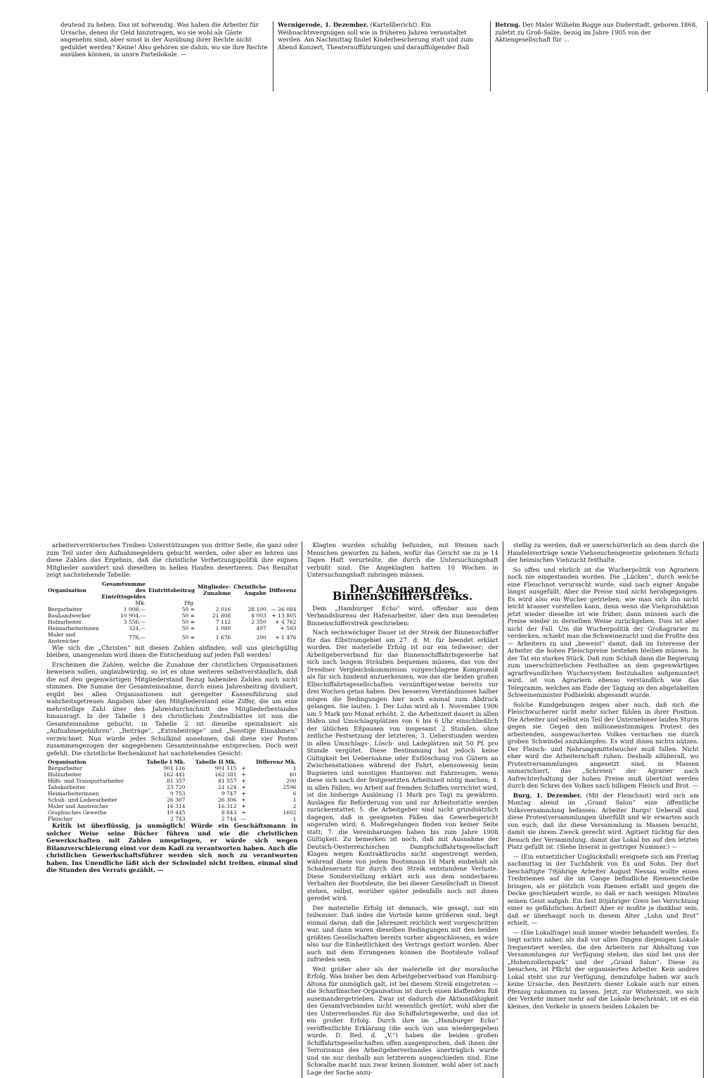deutend zu heben. Das ist notwendig. Was haben die Arbeiter für Ursache, denen ihr Geld hinzutragen, wo sie wohl als Gäste angenehm sind, aber sonst in der Ausübung ihrer Rechte nicht geduldet werden? Keine! Also gehören sie dahin, wo sie ihre Rechte ausüben können, in unsre Parteilokale. —
Wernigerode, 1. Dezember. (Kartellbericht). Ein Weihnachtsvergnügen soll wie in früheren Jahren veranstaltet werden. Am Nachmittag findet Kinderbescherung statt und zum Abend Konzert, Theateraufführungen und darauffolgender Ball
Betrug. Der Maler Wilhelm Rogge aus Duderstadt, geboren 1868, zuletzt zu Groß-Salze, bezog im Jahre 1905 von der Aktiengesellschaft für ...
arbeiterverräterisches Treiben Unterstützungen von dritter Seite, die ganz oder zum Teil unter den Aufnahmegeldern gebucht werden, oder aber es lehren uns diese Zahlen das Ergebnis, daß die christliche Verhetzungspolitik ihre eignen Mitglieder anwidert und dieselben in hellen Haufen desertieren. Das Resultat zeigt nachstehende Tabelle:
| Organisation | Gesamtsumme des Eintrittsgeldes | Eintrittsbeitrag | Mitglieder-Zunahme | Christliche Angabe | Differenz |
| --- | --- | --- | --- | --- | --- |
| | Mk. | Pfg. | | | |
| Bergarbeiter | 1 008,— | 50 = | 2 016 | 28 100 | — 26 084 |
| Bauhandwerker | 10 904,— | 50 = | 21 808 | 8 003 | + 13 805 |
| Holzarbeiter | 3 556,— | 50 = | 7 112 | 2 350 | + 4 762 |
| Heimarbeiterinnen | 324,— | 50 = | 1 080 | 497 | + 583 |
| Maler und Anstreicher | 778,— | 50 = | 1 676 | 200 | + 1 476 |
Wie sich die „Christen“ mit diesen Zahlen abfinden, soll uns gleichgültig bleiben, unangenehm wird ihnen die Entscheidung auf jeden Fall werden!
Erscheinen die Zahlen, welche die Zunahme der christlichen Organisationen beweisen sollen, unglaubwürdig, so ist es ohne weiteres selbstverständlich, daß die auf den gegenwärtigen Mitgliederstand Bezug habenden Zahlen auch nicht stimmen. Die Summe der Gesamteinnahme, durch einen Jahresbeitrag dividiert, ergibt bei allen Organisationen mit geregelter Kassenführung und wahrheitsgetreuen Angaben über den Mitgliederstand eine Ziffer, die um eine mehrstellige Zahl über den Jahresdurchschnitt des Mitgliederbestandes hinausragt. In der Tabelle 1 des christlichen Zentralblattes ist nun die Gesamteinnahme gebucht, in Tabelle 2 ist dieselbe spezialisiert als „Aufnahmegebühren“, „Beiträge“, „Extrabeiträge“ und „Sonstige Einnahmen“ verzeichnet. Nun würde jedes Schulkind annehmen, daß diese vier Posten zusammengezogen der angegebenen Gesamteinnahme entsprechen. Doch weit gefehlt. Die christliche Rechenkunst hat nachstehendes Gesicht:
| Organisation | Tabelle I Mk. | Tabelle II Mk. | | Differenz Mk. |
| --- | --- | --- | --- | --- |
| Bergarbeiter | 901 116 | 901 115 | + | 1 |
| Holzarbeiter | 162 441 | 162 381 | + | 60 |
| Hilfs- und Transportarbeiter | 81 357 | 81 557 | + | 200 |
| Tabakarbeiter | 23 720 | 21 124 | + | 2596 |
| Heimarbeiterinnen | 9 753 | 9 747 | + | 6 |
| Schuh- und Lederarbeiter | 26 307 | 26 306 | + | 1 |
| Maler und Anstreicher | 16 314 | 16 312 | + | 2 |
| Graphisches Gewerbe | 10 445 | 8 843 | + | 1602 |
| Fleischer | 2 743 | 2 744 | — | 1 |
Kritik ist überflüssig, ja unmöglich! Würde ein Geschäftsmann in solcher Weise seine Bücher führen und wie die christlichen Gewerkschaften mit Zahlen umspringen, er würde sich wegen Bilanzverschleierung einst vor dem Kadi zu verantworten haben. Auch die christlichen Gewerkschaftsführer werden sich noch zu verantworten haben. Ins Unendliche läßt sich der Schwindel nicht treiben, einmal sind die Stunden des Verrats gezählt. —
Klagten wurden schuldig befunden, mit Steinen nach Menschen geworfen zu haben, wofür das Gericht sie zu je 14 Tagen Haft verurteilte, die durch die Untersuchungshaft verbüßt sind. Die Angeklagten hatten 10 Wochen in Untersuchungshaft zubringen müssen.
Der Ausgang des Binnenschifferstreiks.
Dem „Hamburger Echo“ wird, offenbar aus dem Verbandsbureau der Hafenarbeiter, über den nun beendeten Binnenschifferstreik geschrieben:
Nach sechswöchiger Dauer ist der Streik der Binnenschiffer für das Elbstromgebiet am 27. d. M. für beendet erklärt worden. Der materielle Erfolg ist nur ein teilweiser; der Arbeitgeberverband für das Binnenschiffahrtsgewerbe hat sich nach langem Sträuben bequemen müssen, das von der Dresdner Vergleichskommission vorgeschlagene Kompromiß als für sich bindend anzuerkennen, wie das die beiden großen Elbschiffahrtsgesellschaften vernünftigerweise bereits vor drei Wochen getan haben. Des besseren Verständnisses halber mögen die Bedingungen hier noch einmal zum Abdruck gelangen. Sie lauten: 1. Der Lohn wird ab 1. November 1906 um 5 Mark pro Monat erhöht; 2. die Arbeitszeit dauert in allen Häfen und Umschlagsplätzen von 6 bis 6 Uhr einschließlich der üblichen Eßpausen von insgesamt 2 Stunden, ohne zeitliche Festsetzung der letzteren; 3. Ueberstunden werden in allen Umschlags-, Lösch- und Ladeplätzen mit 50 Pf. pro Stunde vergütet. Diese Bestimmung hat jedoch keine Gültigkeit bei Uebernahme oder Entlöschung von Gütern an Zwischenstationen während der Fahrt, ebensowenig beim Bugsieren und sonstigen Hantieren mit Fahrzeugen, wenn diese sich nach der festgesetzten Arbeitszeit nötig machen; 4. in allen Fällen, wo Arbeit auf fremden Schiffen verrichtet wird, ist die bisherige Auslösung (1 Mark pro Tag) zu gewähren. Auslagen für Beförderung von und zur Arbeitsstätte werden zurückerstattet; 5. die Arbeitgeber sind nicht grundsätzlich dagegen, daß in geeigneten Fällen das Gewerbegericht angerufen wird; 6. Maßregelungen finden von keiner Seite statt; 7. die Vereinbarungen haben bis zum Jahre 1908 Gültigkeit. Zu bemerken ist noch, daß mit Ausnahme der Deutsch-Oesterreichischen Dampfschiffahrtsgesellschaft Klagen wegen Kontraktbruchs nicht angestrengt werden, während diese von jedem Bootsmann 18 Mark einbehält als Schadenersatz für durch den Streik entstandene Verluste. Diese Sonderstellung erklärt sich aus dem sonderbaren Verhalten der Bootsleute, die bei dieser Gesellschaft in Dienst stehen, selbst, worüber später jedenfalls noch mit ihnen geredet wird.
Der materielle Erfolg ist demnach, wie gesagt, nur ein teilweiser. Daß indes die Vorteile keine größeren sind, liegt einmal daran, daß die Jahreszeit reichlich weit vorgeschritten war, und dann waren dieselben Bedingungen mit den beiden größten Gesellschaften bereits vorher abgeschlossen, es wäre also nur die Einheitlichkeit des Vertrags gestört worden. Aber auch mit dem Errungenen können die Bootsleute vollauf zufrieden sein.
Weit größer aber als der materielle ist der moralische Erfolg. Was bisher bei dem Arbeitgeberverband von Hamburg-Altona für unmöglich galt, ist bei diesem Streik eingetreten — die Scharfmacher-Organisation ist durch einen klaffenden Riß auseinandergetrieben. Zwar ist dadurch die Aktionsfähigkeit des Gesamtverbandes nicht wesentlich gestört, wohl aber die des Unterverbandes für das Schiffahrtsgewerbe, und das ist ein großer Erfolg. Durch ihre im „Hamburger Echo“ veröffentlichte Erklärung (die auch von uns wiedergegeben wurde. D. Red. d. „V.“) haben die beiden großen Schiffahrtsgesellschaften offen ausgesprochen, daß ihnen der Terrorismus des Arbeitgeberverbandes unerträglich wurde und sie nur deshalb aus letzterem ausgeschieden sind. Eine Schwalbe macht nun zwar keinen Sommer, wohl aber ist nach Lage der Sache anzu-
stellig zu werden, daß er unerschütterlich an dem durch die Handelsverträge sowie Viehseuchengesetze gebotenen Schutz der heimischen Viehzucht festhalte.
So offen und ehrlich ist die Wucherpolitik von Agrariern noch nie eingestanden worden. Die „Lücken“, durch welche eine Fleischnot verursacht wurde, sind nach eigner Angabe längst ausgefüllt. Aber die Preise sind nicht herabgegangen. Es wird also ein Wucher getrieben, wie man sich ihn nicht leicht krasser vorstellen kann, denn wenn die Viehproduktion jetzt wieder dieselbe ist wie früher, dann müssen auch die Preise wieder in derselben Weise zurückgehen. Dies ist aber nicht der Fall. Um die Wucherpolitik der Großagrarier zu verdecken, schiebt man die Schweinezucht und die Profite den — Arbeitern zu und „beweist“ damit, daß im Interesse der Arbeiter die hohen Fleischpreise bestehen bleiben müssen. In der Tat ein starkes Stück. Daß zum Schluß dann die Regierung zum unerschütterlichen Festhalten an dem gegenwärtigen agrarfreundlichen Wuchersystem festzuhalten aufgemuntert wird, ist von Agrariern ebenso verständlich wie das Telegramm, welches am Ende der Tagung an den abgetakelten Schweineminister Podbielski abgesandt wurde.
Solche Kundgebungen zeigen aber auch, daß sich die Fleischwucherer nicht mehr sicher fühlen in ihrer Position. Die Arbeiter und selbst ein Teil der Unternehmer laufen Sturm gegen sie. Gegen den millionenstimmigen Protest des arbeitenden, ausgewucherten Volkes versuchen sie durch groben Schwindel anzukämpfen. Es wird ihnen nichts nützen. Der Fleisch- und Nahrungsmittelwucher muß fallen. Nicht eher wird die Arbeiterschaft ruhen. Deshalb allüberall, wo Protestversammlungen angesetzt sind, in Massen anmarschiert, das „Schreien“ der Agrarier nach Aufrechterhaltung der hohen Preise muß übertönt werden durch den Schrei des Volkes nach billigem Fleisch und Brot. —
Burg, 1. Dezember. (Mit der Fleischnot) wird sich am Montag abend im „Grand Salon“ eine öffentliche Volksversammlung befassen. Arbeiter Burgs! Ueberall sind diese Protestversammlungen überfüllt und wir erwarten auch von euch, daß ihr diese Versammlung in Massen besucht, damit sie ihrem Zweck gerecht wird. Agitiert tüchtig für den Besuch der Versammlung, damit das Lokal bis auf den letzten Platz gefüllt ist. (Siehe Inserat in gestriger Nummer.) —
— (Ein entsetzlicher Unglücksfall) ereignete sich am Freitag nachmittag in der Tuchfabrik von Ex und Sohn. Der dort beschäftigte 79jährige Arbeiter August Nessau wollte einen Treibriemen auf die im Gange befindliche Riemenscheibe bringen, als er plötzlich vom Riemen erfaßt und gegen die Decke geschleudert wurde, so daß er nach wenigen Minuten seinen Geist aufgab. Ein fast 80jähriger Greis bei Verrichtung einer so gefährlichen Arbeit! Aber er mußte ja dankbar sein, daß er überhaupt noch in diesem Alter „Lohn und Brot“ erhielt. —
— (Die Lokalfrage) muß immer wieder behandelt werden. Es liegt nichts näher, als daß vor allen Dingen diejenigen Lokale frequentiert werden, die den Arbeitern zur Abhaltung von Versammlungen zur Verfügung stehen, das sind bei uns der „Hohenzollernpark“ und der „Grand Salon“. Diese zu besuchen, ist Pflicht der organisierten Arbeiter. Kein andres Lokal steht uns zur Verfügung, demzufolge haben wir auch keine Ursache, den Besitzern dieser Lokale auch nur einen Pfennig zukommen zu lassen. Jetzt, zur Winterszeit, wo sich der Verkehr immer mehr auf die Lokale beschränkt, ist es ein kleines, den Verkehr in unsern beiden Lokalen be-